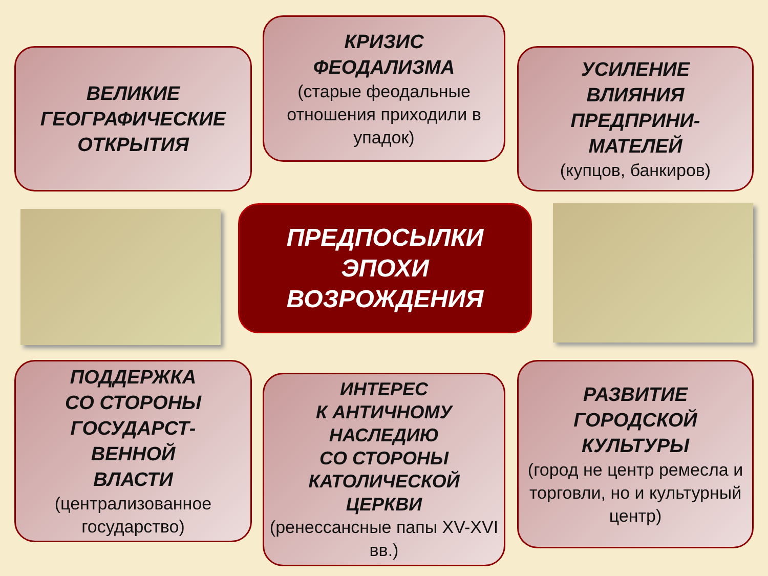ВЕЛИКИЕ
ГЕОГРАФИЧЕСКИЕ
ОТКРЫТИЯ
КРИЗИС
ФЕОДАЛИЗМА
(старые феодальные отношения приходили в упадок)
УСИЛЕНИЕ
ВЛИЯНИЯ
ПРЕДПРИНИ-
МАТЕЛЕЙ
(купцов, банкиров)
ПРЕДПОСЫЛКИ
ЭПОХИ
ВОЗРОЖДЕНИЯ
ПОДДЕРЖКА
СО СТОРОНЫ
ГОСУДАРСТ-
ВЕННОЙ
ВЛАСТИ
(централизованное государство)
ИНТЕРЕС
К АНТИЧНОМУ
НАСЛЕДИЮ
СО СТОРОНЫ
КАТОЛИЧЕСКОЙ
ЦЕРКВИ
(ренессансные папы XV-XVI вв.)
РАЗВИТИЕ
ГОРОДСКОЙ
КУЛЬТУРЫ
(город не центр ремесла и торговли, но и культурный центр)